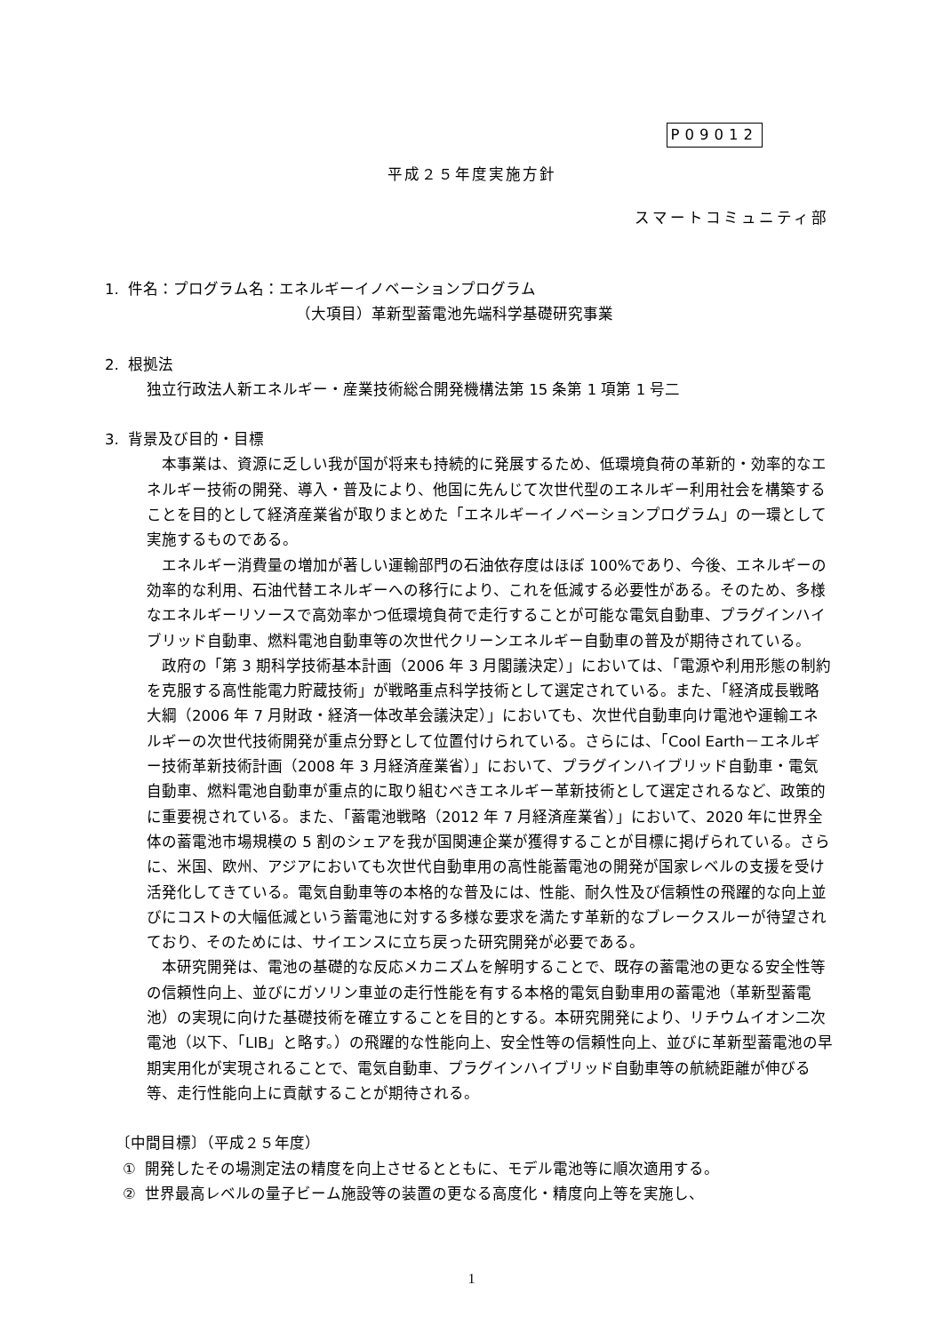P09012
平成２５年度実施方針
スマートコミュニティ部
1. 件名：プログラム名：エネルギーイノベーションプログラム
（大項目）革新型蓄電池先端科学基礎研究事業
2. 根拠法
独立行政法人新エネルギー・産業技術総合開発機構法第 15 条第 1 項第 1 号二
3. 背景及び目的・目標
　本事業は、資源に乏しい我が国が将来も持続的に発展するため、低環境負荷の革新的・効率的なエネルギー技術の開発、導入・普及により、他国に先んじて次世代型のエネルギー利用社会を構築することを目的として経済産業省が取りまとめた「エネルギーイノベーションプログラム」の一環として実施するものである。
　エネルギー消費量の増加が著しい運輸部門の石油依存度はほぼ 100%であり、今後、エネルギーの効率的な利用、石油代替エネルギーへの移行により、これを低減する必要性がある。そのため、多様なエネルギーリソースで高効率かつ低環境負荷で走行することが可能な電気自動車、プラグインハイブリッド自動車、燃料電池自動車等の次世代クリーンエネルギー自動車の普及が期待されている。
　政府の「第 3 期科学技術基本計画（2006 年 3 月閣議決定）」においては、「電源や利用形態の制約を克服する高性能電力貯蔵技術」が戦略重点科学技術として選定されている。また、「経済成長戦略大綱（2006 年 7 月財政・経済一体改革会議決定）」においても、次世代自動車向け電池や運輸エネルギーの次世代技術開発が重点分野として位置付けられている。さらには、「Cool Earth－エネルギー技術革新技術計画（2008 年 3 月経済産業省）」において、プラグインハイブリッド自動車・電気自動車、燃料電池自動車が重点的に取り組むべきエネルギー革新技術として選定されるなど、政策的に重要視されている。また、「蓄電池戦略（2012 年 7 月経済産業省）」において、2020 年に世界全体の蓄電池市場規模の 5 割のシェアを我が国関連企業が獲得することが目標に掲げられている。さらに、米国、欧州、アジアにおいても次世代自動車用の高性能蓄電池の開発が国家レベルの支援を受け活発化してきている。電気自動車等の本格的な普及には、性能、耐久性及び信頼性の飛躍的な向上並びにコストの大幅低減という蓄電池に対する多様な要求を満たす革新的なブレークスルーが待望されており、そのためには、サイエンスに立ち戻った研究開発が必要である。
　本研究開発は、電池の基礎的な反応メカニズムを解明することで、既存の蓄電池の更なる安全性等の信頼性向上、並びにガソリン車並の走行性能を有する本格的電気自動車用の蓄電池（革新型蓄電池）の実現に向けた基礎技術を確立することを目的とする。本研究開発により、リチウムイオン二次電池（以下、「LIB」と略す。）の飛躍的な性能向上、安全性等の信頼性向上、並びに革新型蓄電池の早期実用化が実現されることで、電気自動車、プラグインハイブリッド自動車等の航続距離が伸びる等、走行性能向上に貢献することが期待される。
〔中間目標〕（平成２５年度）
① 開発したその場測定法の精度を向上させるとともに、モデル電池等に順次適用する。
② 世界最高レベルの量子ビーム施設等の装置の更なる高度化・精度向上等を実施し、
1